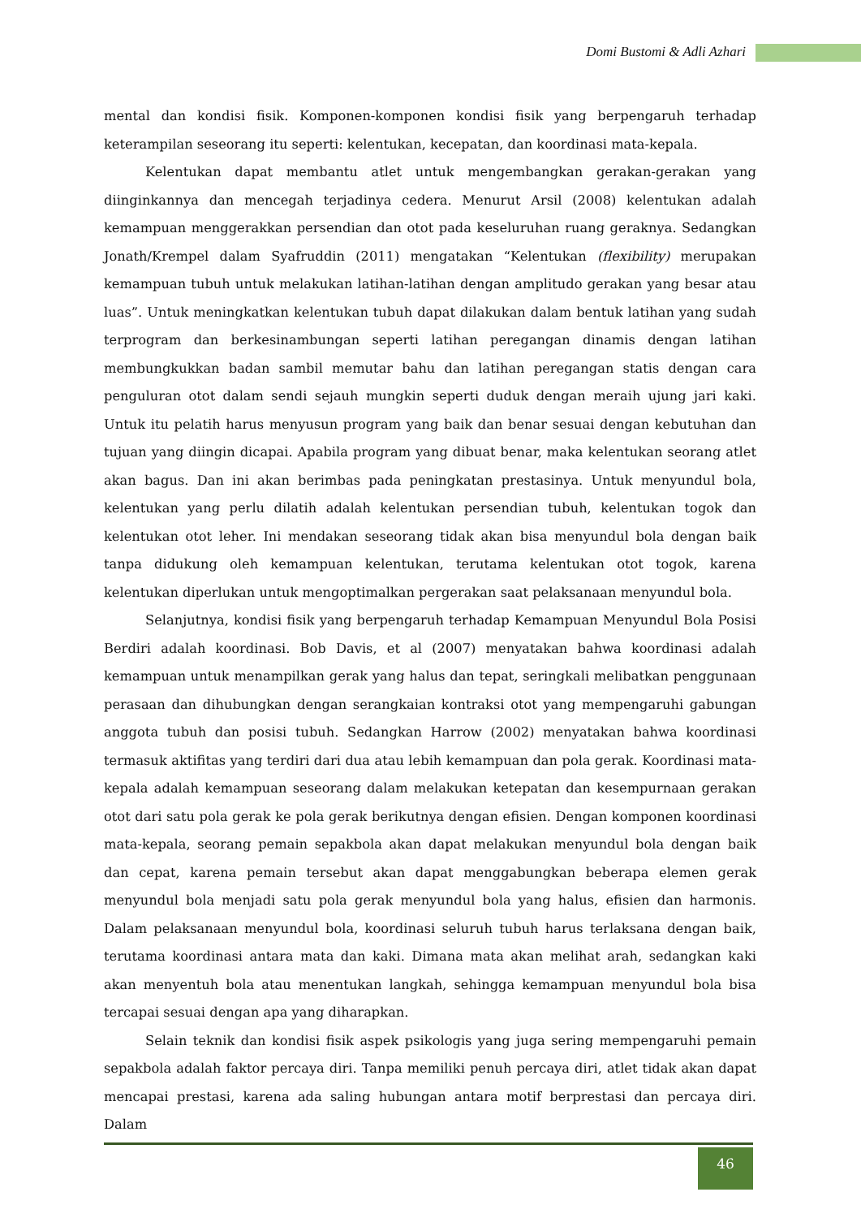Domi Bustomi & Adli Azhari
mental dan kondisi fisik. Komponen-komponen kondisi fisik yang berpengaruh terhadap keterampilan seseorang itu seperti: kelentukan, kecepatan, dan koordinasi mata-kepala.
Kelentukan dapat membantu atlet untuk mengembangkan gerakan-gerakan yang diinginkannya dan mencegah terjadinya cedera. Menurut Arsil (2008) kelentukan adalah kemampuan menggerakkan persendian dan otot pada keseluruhan ruang geraknya. Sedangkan Jonath/Krempel dalam Syafruddin (2011) mengatakan “Kelentukan (flexibility) merupakan kemampuan tubuh untuk melakukan latihan-latihan dengan amplitudo gerakan yang besar atau luas”. Untuk meningkatkan kelentukan tubuh dapat dilakukan dalam bentuk latihan yang sudah terprogram dan berkesinambungan seperti latihan peregangan dinamis dengan latihan membungkukkan badan sambil memutar bahu dan latihan peregangan statis dengan cara penguluran otot dalam sendi sejauh mungkin seperti duduk dengan meraih ujung jari kaki. Untuk itu pelatih harus menyusun program yang baik dan benar sesuai dengan kebutuhan dan tujuan yang diingin dicapai. Apabila program yang dibuat benar, maka kelentukan seorang atlet akan bagus. Dan ini akan berimbas pada peningkatan prestasinya. Untuk menyundul bola, kelentukan yang perlu dilatih adalah kelentukan persendian tubuh, kelentukan togok dan kelentukan otot leher. Ini mendakan seseorang tidak akan bisa menyundul bola dengan baik tanpa didukung oleh kemampuan kelentukan, terutama kelentukan otot togok, karena kelentukan diperlukan untuk mengoptimalkan pergerakan saat pelaksanaan menyundul bola.
Selanjutnya, kondisi fisik yang berpengaruh terhadap Kemampuan Menyundul Bola Posisi Berdiri adalah koordinasi. Bob Davis, et al (2007) menyatakan bahwa koordinasi adalah kemampuan untuk menampilkan gerak yang halus dan tepat, seringkali melibatkan penggunaan perasaan dan dihubungkan dengan serangkaian kontraksi otot yang mempengaruhi gabungan anggota tubuh dan posisi tubuh. Sedangkan Harrow (2002) menyatakan bahwa koordinasi termasuk aktifitas yang terdiri dari dua atau lebih kemampuan dan pola gerak. Koordinasi mata-kepala adalah kemampuan seseorang dalam melakukan ketepatan dan kesempurnaan gerakan otot dari satu pola gerak ke pola gerak berikutnya dengan efisien. Dengan komponen koordinasi mata-kepala, seorang pemain sepakbola akan dapat melakukan menyundul bola dengan baik dan cepat, karena pemain tersebut akan dapat menggabungkan beberapa elemen gerak menyundul bola menjadi satu pola gerak menyundul bola yang halus, efisien dan harmonis. Dalam pelaksanaan menyundul bola, koordinasi seluruh tubuh harus terlaksana dengan baik, terutama koordinasi antara mata dan kaki. Dimana mata akan melihat arah, sedangkan kaki akan menyentuh bola atau menentukan langkah, sehingga kemampuan menyundul bola bisa tercapai sesuai dengan apa yang diharapkan.
Selain teknik dan kondisi fisik aspek psikologis yang juga sering mempengaruhi pemain sepakbola adalah faktor percaya diri. Tanpa memiliki penuh percaya diri, atlet tidak akan dapat mencapai prestasi, karena ada saling hubungan antara motif berprestasi dan percaya diri. Dalam
46